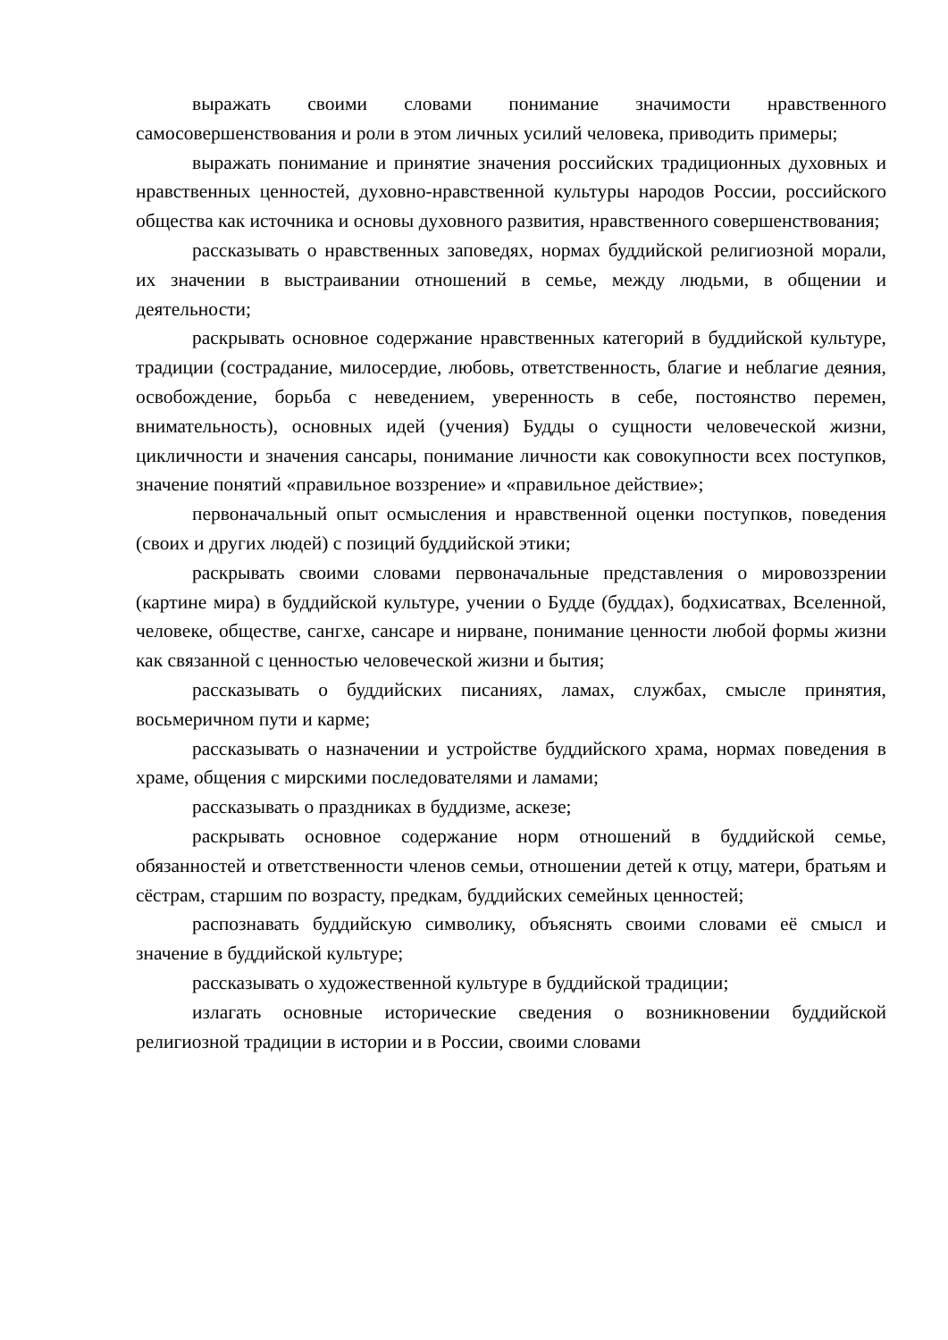выражать своими словами понимание значимости нравственного самосовершенствования и роли в этом личных усилий человека, приводить примеры;
выражать понимание и принятие значения российских традиционных духовных и нравственных ценностей, духовно-нравственной культуры народов России, российского общества как источника и основы духовного развития, нравственного совершенствования;
рассказывать о нравственных заповедях, нормах буддийской религиозной морали, их значении в выстраивании отношений в семье, между людьми, в общении и деятельности;
раскрывать основное содержание нравственных категорий в буддийской культуре, традиции (сострадание, милосердие, любовь, ответственность, благие и неблагие деяния, освобождение, борьба с неведением, уверенность в себе, постоянство перемен, внимательность), основных идей (учения) Будды о сущности человеческой жизни, цикличности и значения сансары, понимание личности как совокупности всех поступков, значение понятий «правильное воззрение» и «правильное действие»;
первоначальный опыт осмысления и нравственной оценки поступков, поведения (своих и других людей) с позиций буддийской этики;
раскрывать своими словами первоначальные представления о мировоззрении (картине мира) в буддийской культуре, учении о Будде (буддах), бодхисатвах, Вселенной, человеке, обществе, сангхе, сансаре и нирване, понимание ценности любой формы жизни как связанной с ценностью человеческой жизни и бытия;
рассказывать о буддийских писаниях, ламах, службах, смысле принятия, восьмеричном пути и карме;
рассказывать о назначении и устройстве буддийского храма, нормах поведения в храме, общения с мирскими последователями и ламами;
рассказывать о праздниках в буддизме, аскезе;
раскрывать основное содержание норм отношений в буддийской семье, обязанностей и ответственности членов семьи, отношении детей к отцу, матери, братьям и сёстрам, старшим по возрасту, предкам, буддийских семейных ценностей;
распознавать буддийскую символику, объяснять своими словами её смысл и значение в буддийской культуре;
рассказывать о художественной культуре в буддийской традиции;
излагать основные исторические сведения о возникновении буддийской религиозной традиции в истории и в России, своими словами